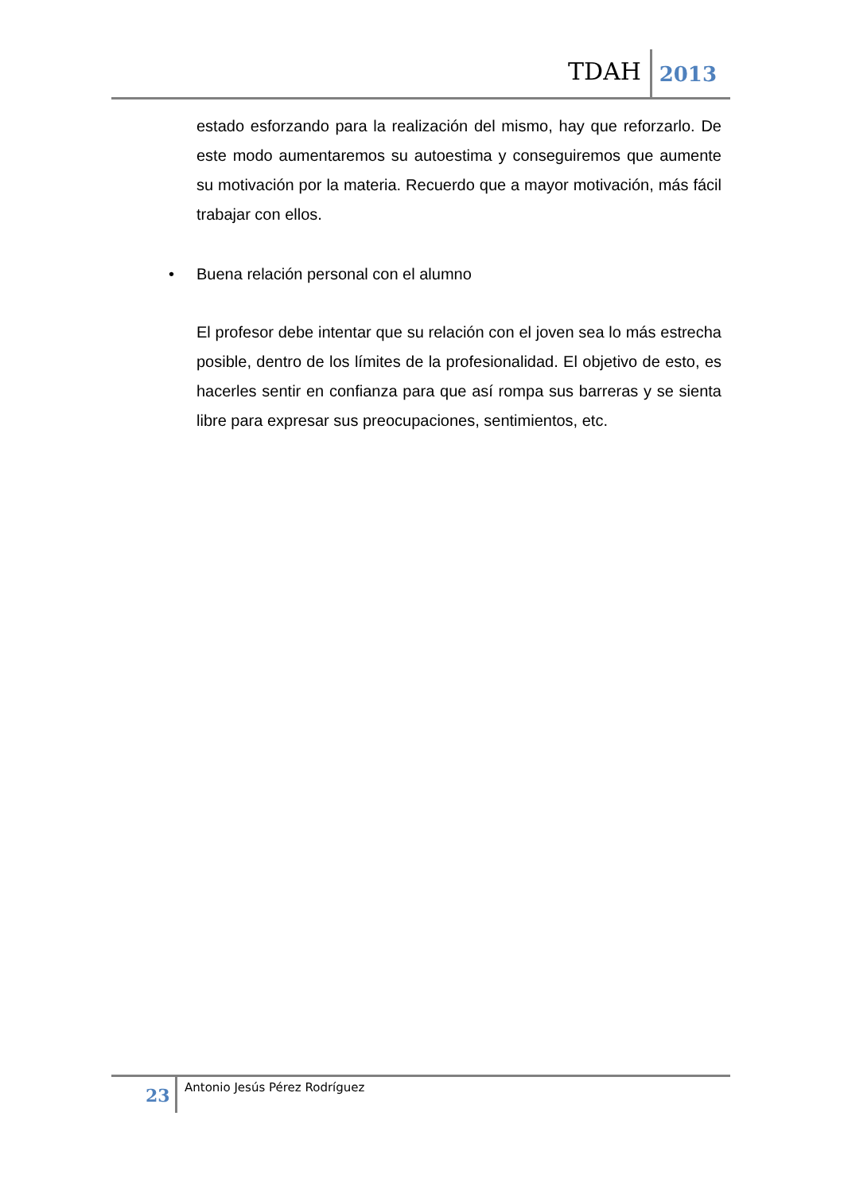TDAH 2013
estado esforzando para la realización del mismo, hay que reforzarlo. De este modo aumentaremos su autoestima y conseguiremos que aumente su motivación por la materia. Recuerdo que a mayor motivación, más fácil trabajar con ellos.
• Buena relación personal con el alumno
El profesor debe intentar que su relación con el joven sea lo más estrecha posible, dentro de los límites de la profesionalidad. El objetivo de esto, es hacerles sentir en confianza para que así rompa sus barreras y se sienta libre para expresar sus preocupaciones, sentimientos, etc.
23 Antonio Jesús Pérez Rodríguez